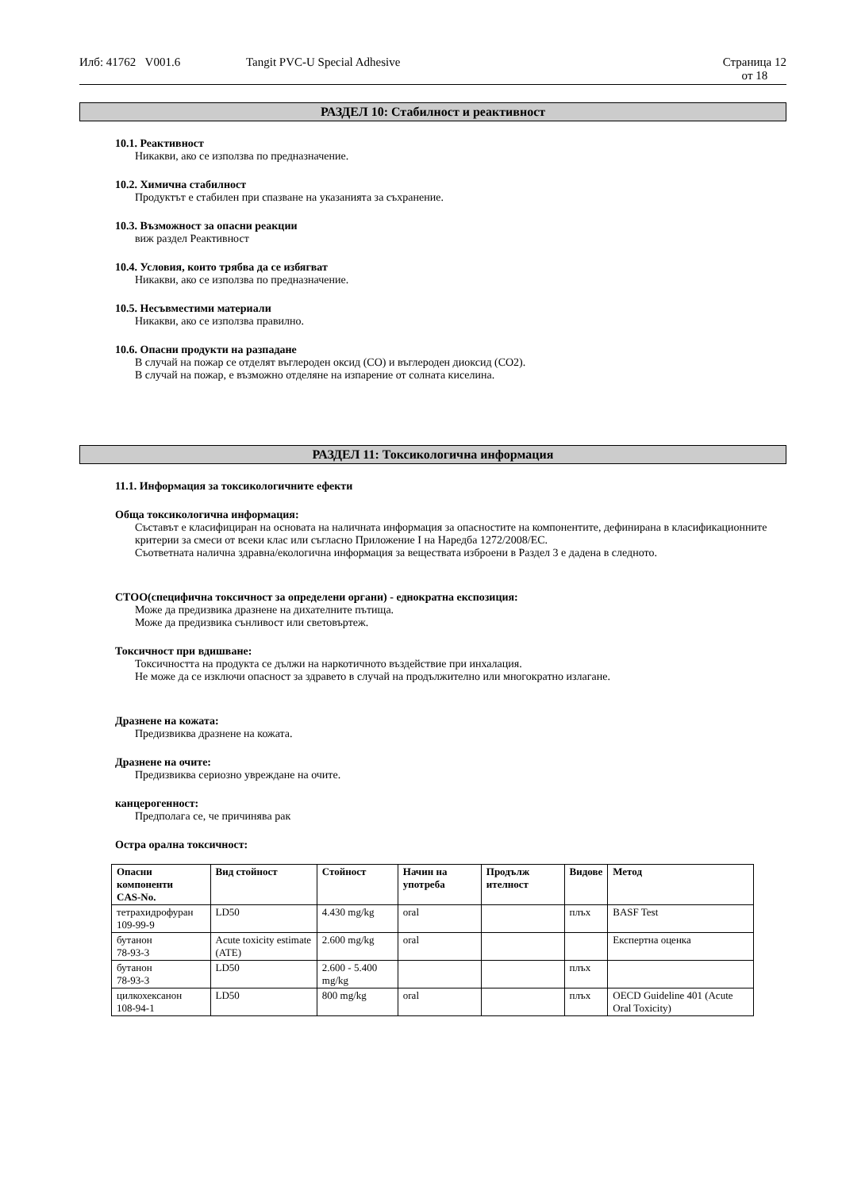Илб: 41762 V001.6 Tangit PVC-U Special Adhesive Страница 12
от 18
РАЗДЕЛ 10: Стабилност и реактивност
10.1. Реактивност
Никакви, ако се използва по предназначение.
10.2. Химична стабилност
Продуктът е стабилен при спазване на указанията за съхранение.
10.3. Възможност за опасни реакции
виж раздел Реактивност
10.4. Условия, които трябва да се избягват
Никакви, ако се използва по предназначение.
10.5. Несъвместими материали
Никакви, ако се използва правилно.
10.6. Опасни продукти на разпадане
В случай на пожар се отделят въглероден оксид (CO) и въглероден диоксид (CO2).
В случай на пожар, е възможно отделяне на изпарение от солната киселина.
РАЗДЕЛ 11: Токсикологична информация
11.1. Информация за токсикологичните ефекти
Обща токсикологична информация:
Съставът е класифициран на основата на наличната информация за опасностите на компонентите, дефинирана в класификационните критерии за смеси от всеки клас или съгласно Приложение I на Наредба 1272/2008/ЕС.
Съответната налична здравна/екологична информация за веществата изброени в Раздел 3 е дадена в следното.
СТОО(специфична токсичност за определени органи) - еднократна експозиция:
Може да предизвика дразнене на дихателните пътища.
Може да предизвика сънливост или световъртеж.
Токсичност при вдишване:
Токсичността на продукта се дължи на наркотичното въздействие при инхалация.
Не може да се изключи опасност за здравето в случай на продължително или многократно излагане.
Дразнене на кожата:
Предизвиква дразнене на кожата.
Дразнене на очите:
Предизвиква сериозно увреждане на очите.
канцерогенност:
Предполага се, че причинява рак
Остра орална токсичност:
| Опасни компоненти CAS-No. | Вид стойност | Стойност | Начин на употреба | Продълж ителност | Видове | Метод |
| --- | --- | --- | --- | --- | --- | --- |
| тетрахидрофуран 109-99-9 | LD50 | 4.430 mg/kg | oral | | плъх | BASF Test |
| бутанон 78-93-3 | Acute toxicity estimate (ATE) | 2.600 mg/kg | oral | | | Експертна оценка |
| бутанон 78-93-3 | LD50 | 2.600 - 5.400 mg/kg | | | плъх | |
| цилкохексанон 108-94-1 | LD50 | 800 mg/kg | oral | | плъх | OECD Guideline 401 (Acute Oral Toxicity) |